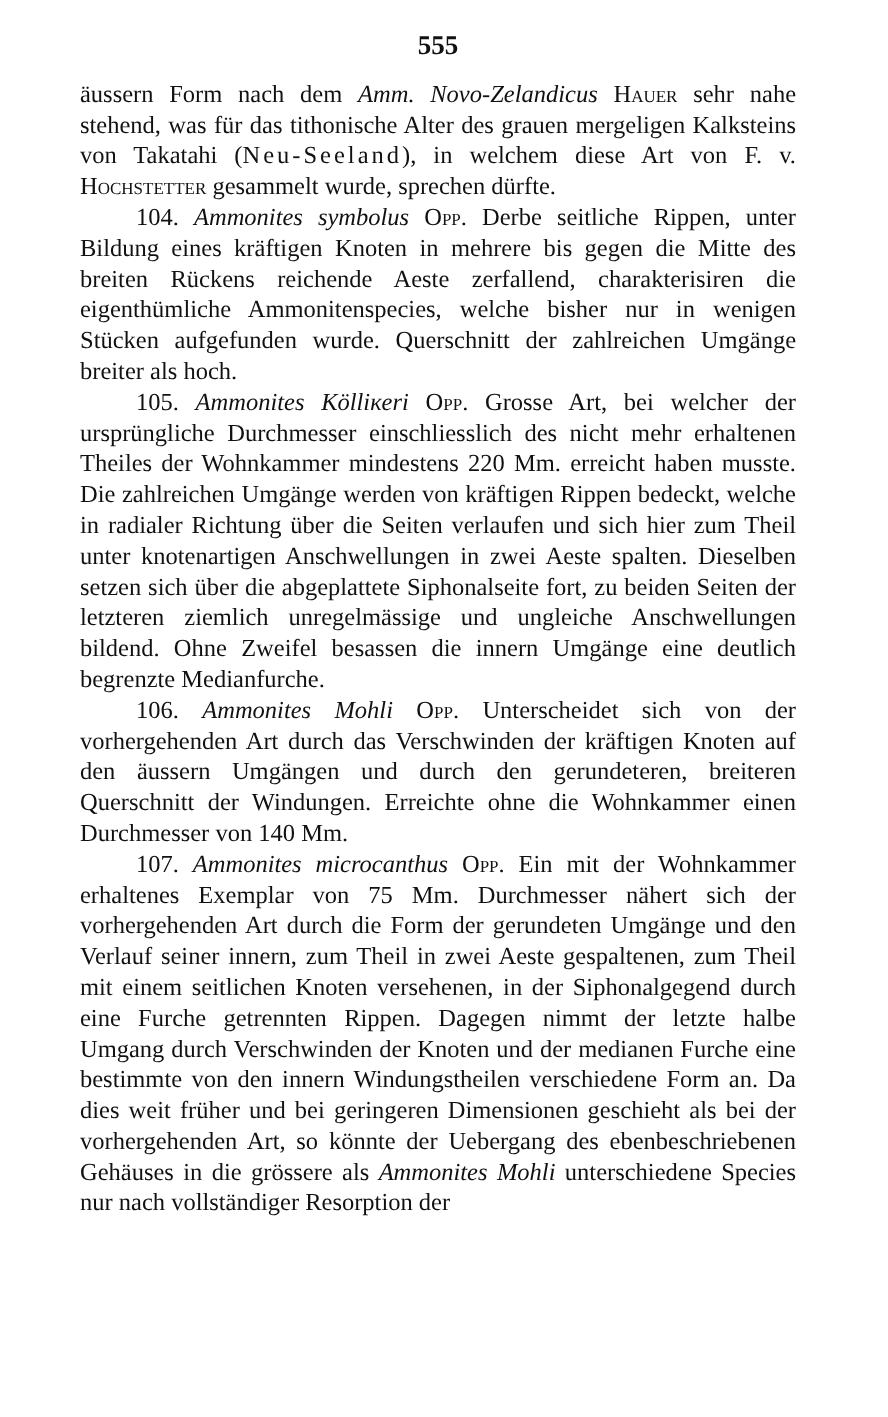555
äussern Form nach dem Amm. Novo-Zelandicus Hauer sehr nahe stehend, was für das tithonische Alter des grauen mergeligen Kalksteins von Takatahi (Neu-Seeland), in welchem diese Art von F. v. Hochstetter gesammelt wurde, sprechen dürfte.
104. Ammonites symbolus Opp. Derbe seitliche Rippen, unter Bildung eines kräftigen Knoten in mehrere bis gegen die Mitte des breiten Rückens reichende Aeste zerfallend, charakterisiren die eigenthümliche Ammonitenspecies, welche bisher nur in wenigen Stücken aufgefunden wurde. Querschnitt der zahlreichen Umgänge breiter als hoch.
105. Ammonites Kölliкeri Opp. Grosse Art, bei welcher der ursprüngliche Durchmesser einschliesslich des nicht mehr erhaltenen Theiles der Wohnkammer mindestens 220 Mm. erreicht haben musste. Die zahlreichen Umgänge werden von kräftigen Rippen bedeckt, welche in radialer Richtung über die Seiten verlaufen und sich hier zum Theil unter knotenartigen Anschwellungen in zwei Aeste spalten. Dieselben setzen sich über die abgeplattete Siphonalseite fort, zu beiden Seiten der letzteren ziemlich unregelmässige und ungleiche Anschwellungen bildend. Ohne Zweifel besassen die innern Umgänge eine deutlich begrenzte Medianfurche.
106. Ammonites Mohli Opp. Unterscheidet sich von der vorhergehenden Art durch das Verschwinden der kräftigen Knoten auf den äussern Umgängen und durch den gerundeteren, breiteren Querschnitt der Windungen. Erreichte ohne die Wohnkammer einen Durchmesser von 140 Mm.
107. Ammonites microcanthus Opp. Ein mit der Wohnkammer erhaltenes Exemplar von 75 Mm. Durchmesser nähert sich der vorhergehenden Art durch die Form der gerundeten Umgänge und den Verlauf seiner innern, zum Theil in zwei Aeste gespaltenen, zum Theil mit einem seitlichen Knoten versehenen, in der Siphonalgegend durch eine Furche getrennten Rippen. Dagegen nimmt der letzte halbe Umgang durch Verschwinden der Knoten und der medianen Furche eine bestimmte von den innern Windungstheilen verschiedene Form an. Da dies weit früher und bei geringeren Dimensionen geschieht als bei der vorhergehenden Art, so könnte der Uebergang des ebenbeschriebenen Gehäuses in die grössere als Ammonites Mohli unterschiedene Species nur nach vollständiger Resorption der